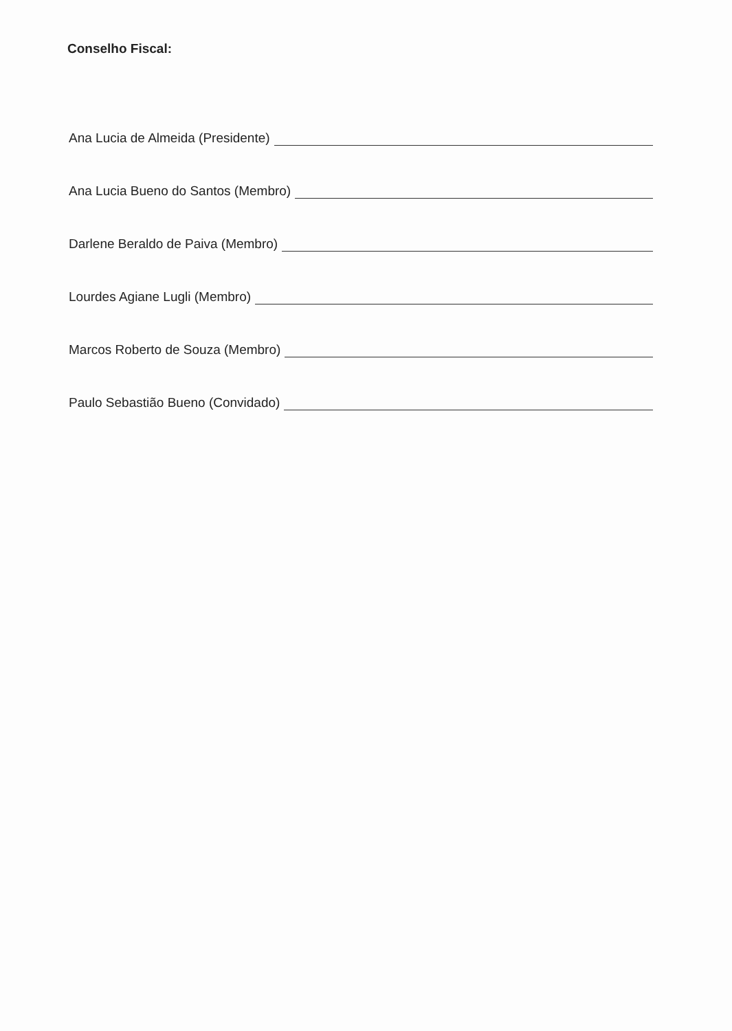Conselho Fiscal:
Ana Lucia de Almeida (Presidente)
Ana Lucia Bueno do Santos (Membro)
Darlene Beraldo de Paiva (Membro)
Lourdes Agiane Lugli (Membro)
Marcos Roberto de Souza (Membro)
Paulo Sebastião Bueno (Convidado)